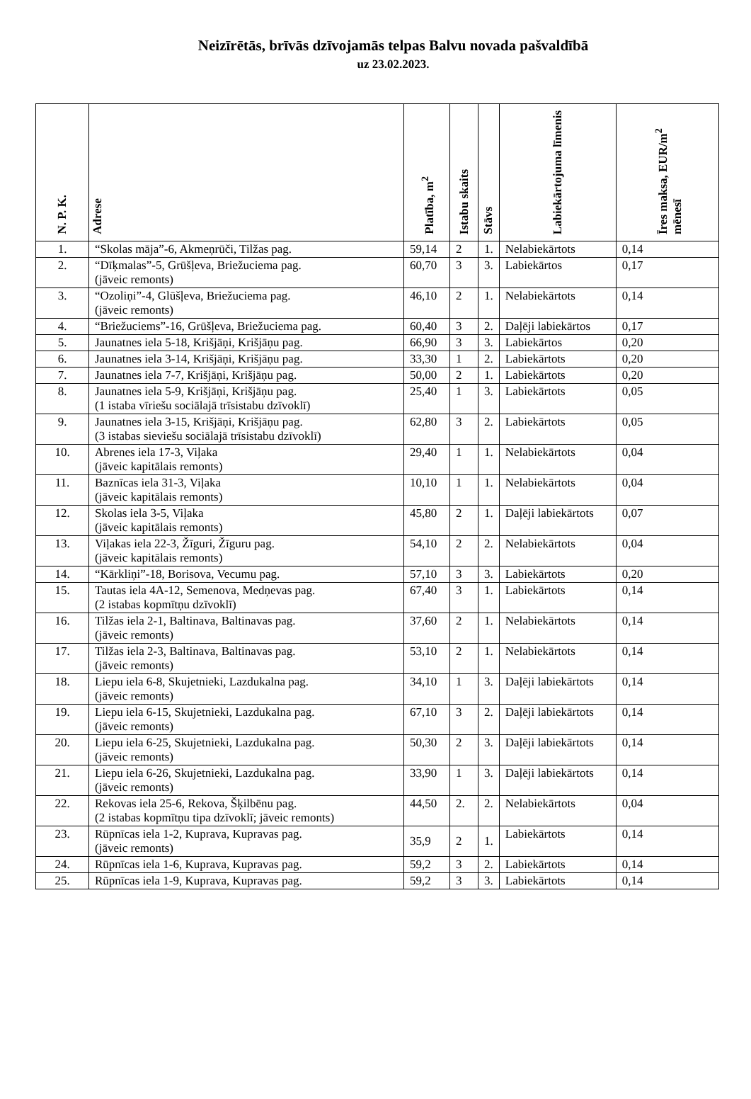Neizīrētās, brīvās dzīvojamās telpas Balvu novada pašvaldībā
uz 23.02.2023.
| N. P. K. | Adrese | Platība, m<sup>2</sup> | Istabu skaits | Stāvs | Labiekārtojuma līmenis | Īres maksa, EUR/m<sup>2</sup> mēnesī |
| --- | --- | --- | --- | --- | --- | --- |
| 1. | “Skolas māja”-6, Akmeņrūči, Tilžas pag. | 59,14 | 2 | 1. | Nelabiekārtots | 0,14 |
| 2. | “Dīķmalas”-5, Grūšļeva, Briežuciema pag. (jāveic remonts) | 60,70 | 3 | 3. | Labiekārtos | 0,17 |
| 3. | “Ozoliņi”-4, Glūšļeva, Briežuciema pag. (jāveic remonts) | 46,10 | 2 | 1. | Nelabiekārtots | 0,14 |
| 4. | “Briežuciems”-16, Grūšļeva, Briežuciema pag. | 60,40 | 3 | 2. | Daļēji labiekārtos | 0,17 |
| 5. | Jaunatnes iela 5-18, Krišjāņi, Krišjāņu pag. | 66,90 | 3 | 3. | Labiekārtos | 0,20 |
| 6. | Jaunatnes iela 3-14, Krišjāņi, Krišjāņu pag. | 33,30 | 1 | 2. | Labiekārtots | 0,20 |
| 7. | Jaunatnes iela 7-7, Krišjāņi, Krišjāņu pag. | 50,00 | 2 | 1. | Labiekārtots | 0,20 |
| 8. | Jaunatnes iela 5-9, Krišjāņi, Krišjāņu pag. (1 istaba vīriešu sociālajā trīsistabu dzīvoklī) | 25,40 | 1 | 3. | Labiekārtots | 0,05 |
| 9. | Jaunatnes iela 3-15, Krišjāņi, Krišjāņu pag. (3 istabas sieviešu sociālajā trīsistabu dzīvoklī) | 62,80 | 3 | 2. | Labiekārtots | 0,05 |
| 10. | Abrenes iela 17-3, Viļaka (jāveic kapitālais remonts) | 29,40 | 1 | 1. | Nelabiekārtots | 0,04 |
| 11. | Baznīcas iela 31-3, Viļaka (jāveic kapitālais remonts) | 10,10 | 1 | 1. | Nelabiekārtots | 0,04 |
| 12. | Skolas iela 3-5, Viļaka (jāveic kapitālais remonts) | 45,80 | 2 | 1. | Daļēji labiekārtots | 0,07 |
| 13. | Viļakas iela 22-3, Žīguri, Žīguru pag. (jāveic kapitālais remonts) | 54,10 | 2 | 2. | Nelabiekārtots | 0,04 |
| 14. | “Kārkliņi”-18, Borisova, Vecumu pag. | 57,10 | 3 | 3. | Labiekārtots | 0,20 |
| 15. | Tautas iela 4A-12, Semenova, Medņevas pag. (2 istabas kopmītņu dzīvoklī) | 67,40 | 3 | 1. | Labiekārtots | 0,14 |
| 16. | Tilžas iela 2-1, Baltinava, Baltinavas pag. (jāveic remonts) | 37,60 | 2 | 1. | Nelabiekārtots | 0,14 |
| 17. | Tilžas iela 2-3, Baltinava, Baltinavas pag. (jāveic remonts) | 53,10 | 2 | 1. | Nelabiekārtots | 0,14 |
| 18. | Liepu iela 6-8, Skujetnieki, Lazdukalna pag. (jāveic remonts) | 34,10 | 1 | 3. | Daļēji labiekārtots | 0,14 |
| 19. | Liepu iela 6-15, Skujetnieki, Lazdukalna pag. (jāveic remonts) | 67,10 | 3 | 2. | Daļēji labiekārtots | 0,14 |
| 20. | Liepu iela 6-25, Skujetnieki, Lazdukalna pag. (jāveic remonts) | 50,30 | 2 | 3. | Daļēji labiekārtots | 0,14 |
| 21. | Liepu iela 6-26, Skujetnieki, Lazdukalna pag. (jāveic remonts) | 33,90 | 1 | 3. | Daļēji labiekārtots | 0,14 |
| 22. | Rekovas iela 25-6, Rekova, Šķilbēnu pag. (2 istabas kopmītņu tipa dzīvoklī; jāveic remonts) | 44,50 | 2. | 2. | Nelabiekārtots | 0,04 |
| 23. | Rūpnīcas iela 1-2, Kuprava, Kupravas pag. (jāveic remonts) | 35,9 | 2 | 1. | Labiekārtots | 0,14 |
| 24. | Rūpnīcas iela 1-6, Kuprava, Kupravas pag. | 59,2 | 3 | 2. | Labiekārtots | 0,14 |
| 25. | Rūpnīcas iela 1-9, Kuprava, Kupravas pag. | 59,2 | 3 | 3. | Labiekārtots | 0,14 |